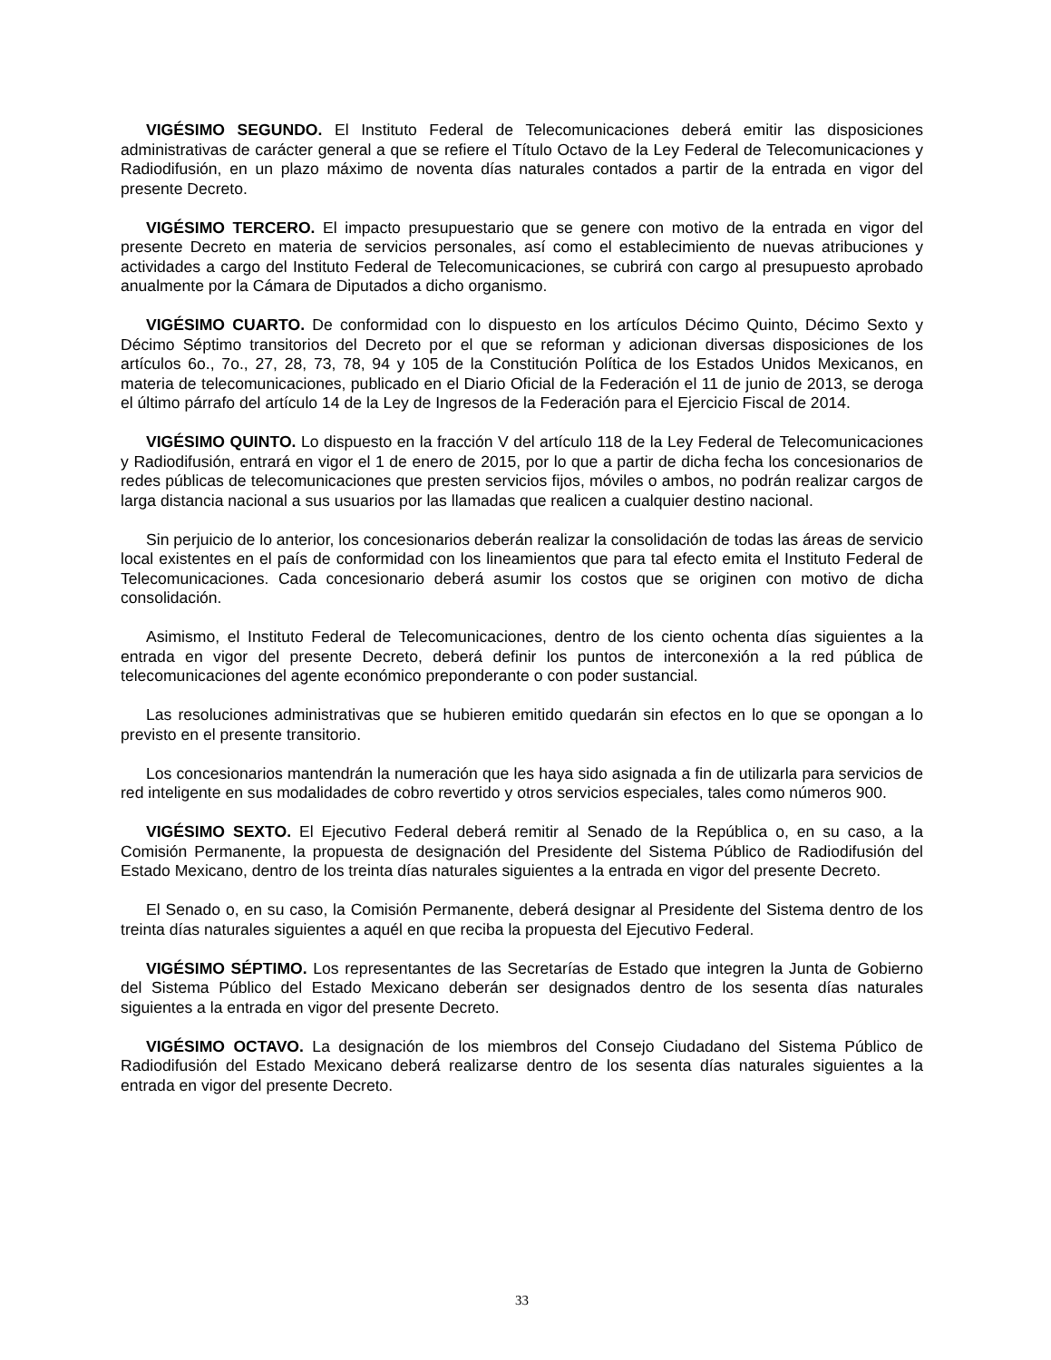VIGÉSIMO SEGUNDO. El Instituto Federal de Telecomunicaciones deberá emitir las disposiciones administrativas de carácter general a que se refiere el Título Octavo de la Ley Federal de Telecomunicaciones y Radiodifusión, en un plazo máximo de noventa días naturales contados a partir de la entrada en vigor del presente Decreto.
VIGÉSIMO TERCERO. El impacto presupuestario que se genere con motivo de la entrada en vigor del presente Decreto en materia de servicios personales, así como el establecimiento de nuevas atribuciones y actividades a cargo del Instituto Federal de Telecomunicaciones, se cubrirá con cargo al presupuesto aprobado anualmente por la Cámara de Diputados a dicho organismo.
VIGÉSIMO CUARTO. De conformidad con lo dispuesto en los artículos Décimo Quinto, Décimo Sexto y Décimo Séptimo transitorios del Decreto por el que se reforman y adicionan diversas disposiciones de los artículos 6o., 7o., 27, 28, 73, 78, 94 y 105 de la Constitución Política de los Estados Unidos Mexicanos, en materia de telecomunicaciones, publicado en el Diario Oficial de la Federación el 11 de junio de 2013, se deroga el último párrafo del artículo 14 de la Ley de Ingresos de la Federación para el Ejercicio Fiscal de 2014.
VIGÉSIMO QUINTO. Lo dispuesto en la fracción V del artículo 118 de la Ley Federal de Telecomunicaciones y Radiodifusión, entrará en vigor el 1 de enero de 2015, por lo que a partir de dicha fecha los concesionarios de redes públicas de telecomunicaciones que presten servicios fijos, móviles o ambos, no podrán realizar cargos de larga distancia nacional a sus usuarios por las llamadas que realicen a cualquier destino nacional.
Sin perjuicio de lo anterior, los concesionarios deberán realizar la consolidación de todas las áreas de servicio local existentes en el país de conformidad con los lineamientos que para tal efecto emita el Instituto Federal de Telecomunicaciones. Cada concesionario deberá asumir los costos que se originen con motivo de dicha consolidación.
Asimismo, el Instituto Federal de Telecomunicaciones, dentro de los ciento ochenta días siguientes a la entrada en vigor del presente Decreto, deberá definir los puntos de interconexión a la red pública de telecomunicaciones del agente económico preponderante o con poder sustancial.
Las resoluciones administrativas que se hubieren emitido quedarán sin efectos en lo que se opongan a lo previsto en el presente transitorio.
Los concesionarios mantendrán la numeración que les haya sido asignada a fin de utilizarla para servicios de red inteligente en sus modalidades de cobro revertido y otros servicios especiales, tales como números 900.
VIGÉSIMO SEXTO. El Ejecutivo Federal deberá remitir al Senado de la República o, en su caso, a la Comisión Permanente, la propuesta de designación del Presidente del Sistema Público de Radiodifusión del Estado Mexicano, dentro de los treinta días naturales siguientes a la entrada en vigor del presente Decreto.
El Senado o, en su caso, la Comisión Permanente, deberá designar al Presidente del Sistema dentro de los treinta días naturales siguientes a aquél en que reciba la propuesta del Ejecutivo Federal.
VIGÉSIMO SÉPTIMO. Los representantes de las Secretarías de Estado que integren la Junta de Gobierno del Sistema Público del Estado Mexicano deberán ser designados dentro de los sesenta días naturales siguientes a la entrada en vigor del presente Decreto.
VIGÉSIMO OCTAVO. La designación de los miembros del Consejo Ciudadano del Sistema Público de Radiodifusión del Estado Mexicano deberá realizarse dentro de los sesenta días naturales siguientes a la entrada en vigor del presente Decreto.
33